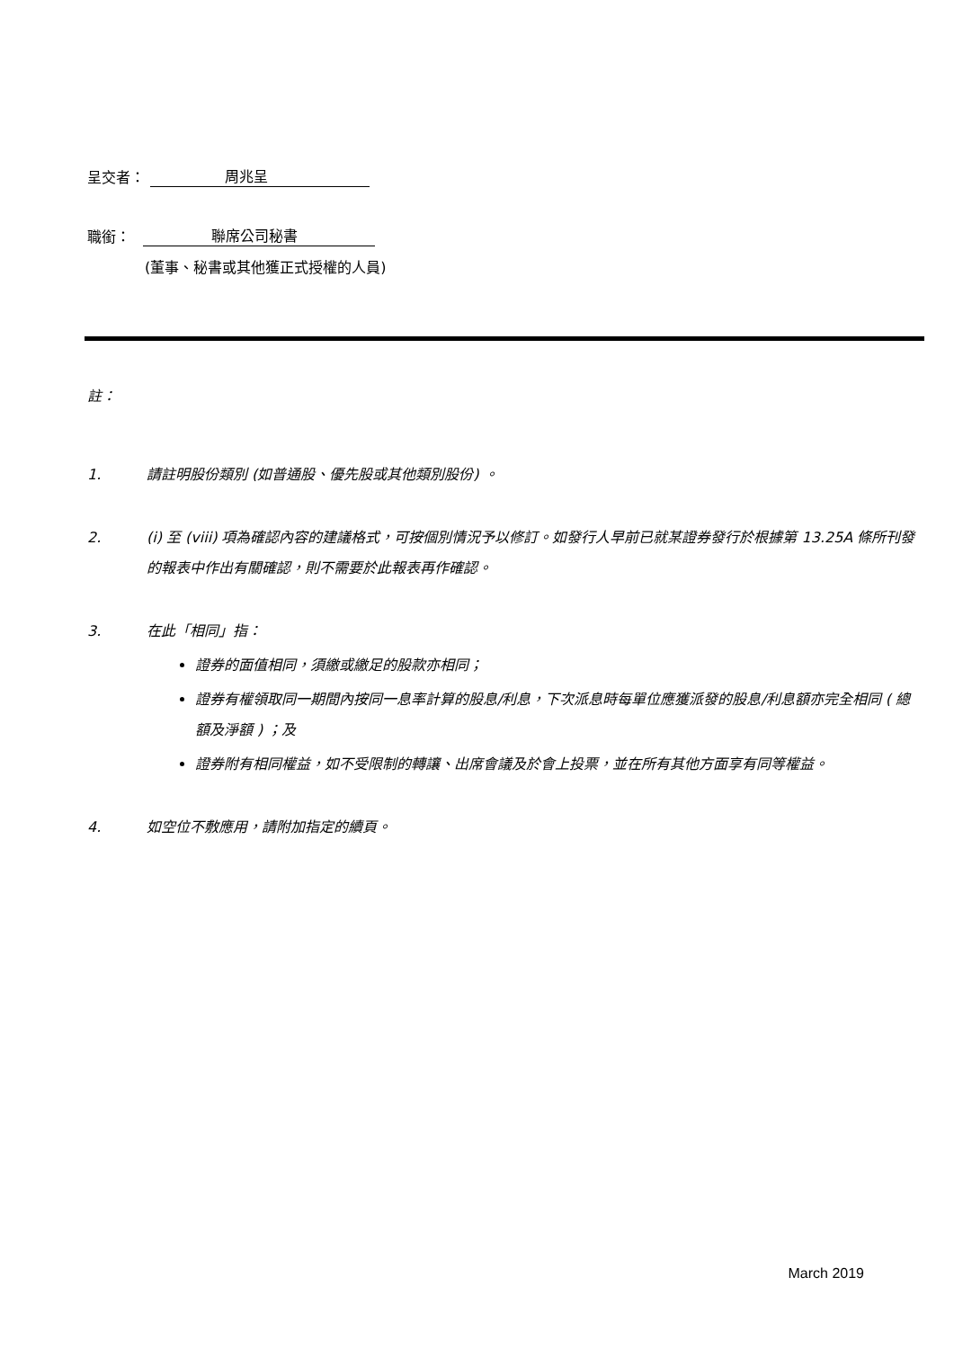呈交者： 周兆呈
職銜： 聯席公司秘書
(董事、秘書或其他獲正式授權的人員)
註：
1. 請註明股份類別 (如普通股、優先股或其他類別股份) 。
2. (i) 至 (viii) 項為確認內容的建議格式，可按個別情況予以修訂。如發行人早前已就某證券發行於根據第 13.25A 條所刊發的報表中作出有關確認，則不需要於此報表再作確認。
3. 在此「相同」指：
證券的面值相同，須繳或繳足的股款亦相同；
證券有權領取同一期間內按同一息率計算的股息/利息，下次派息時每單位應獲派發的股息/利息額亦完全相同 ( 總額及淨額 ) ；及
證券附有相同權益，如不受限制的轉讓、出席會議及於會上投票，並在所有其他方面享有同等權益。
4. 如空位不敷應用，請附加指定的續頁。
March 2019